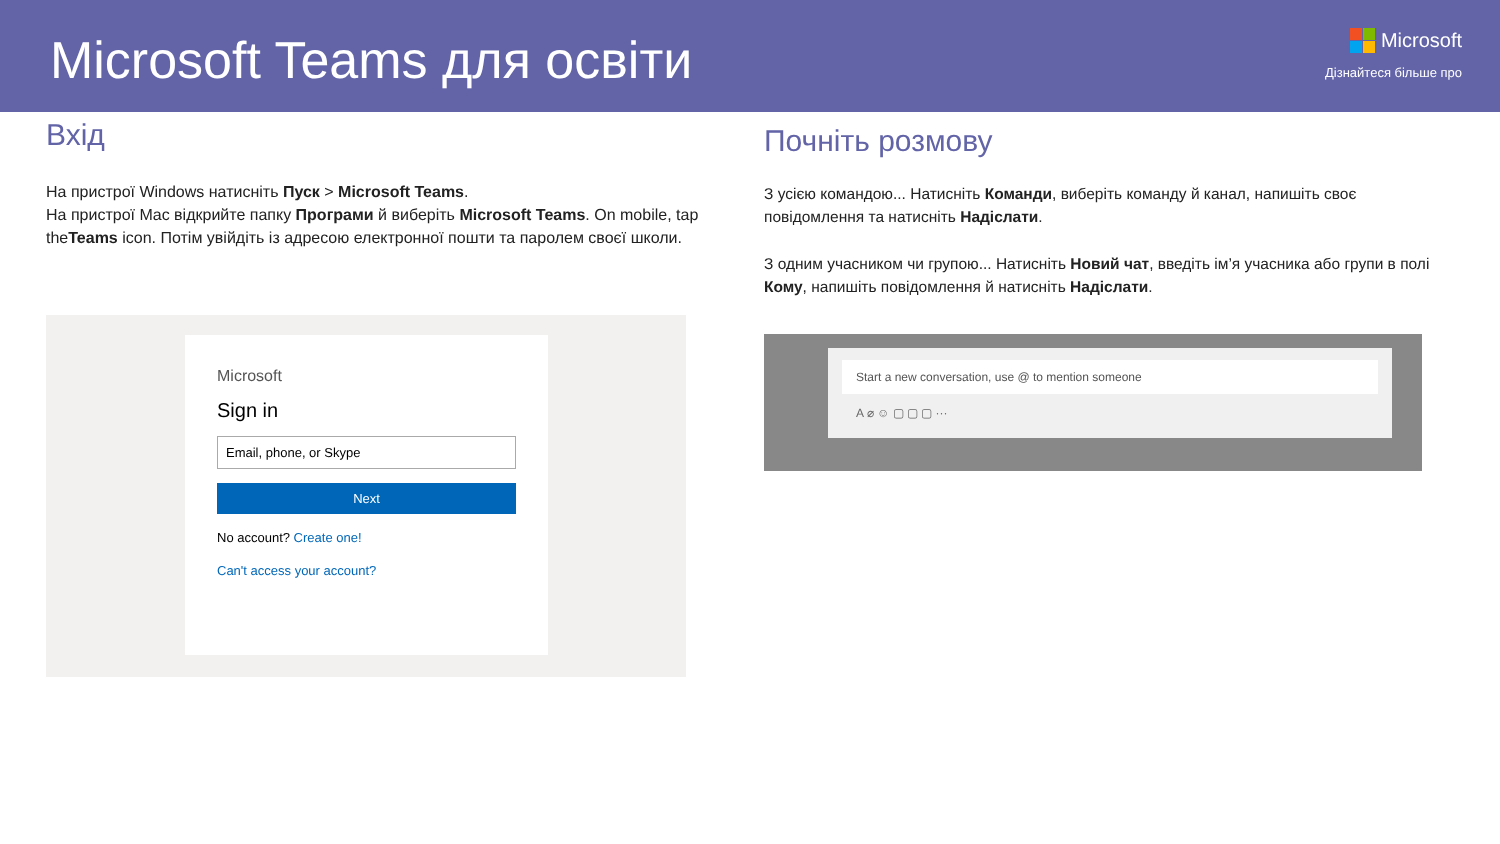Microsoft Teams для освіти
Microsoft
Дізнайтеся більше про
Вхід
На пристрої Windows натисніть Пуск > Microsoft Teams.
На пристрої Mac відкрийте папку Програми й виберіть Microsoft Teams. On mobile, tap theTeams icon. Потім увійдіть із адресою електронної пошти та паролем своєї школи.
Microsoft
Sign in
Email, phone, or Skype
Next
No account? Create one!
Can't access your account?
Почніть розмову
З усією командою... Натисніть Команди, виберіть команду й канал, напишіть своє повідомлення та натисніть Надіслати.
З одним учасником чи групою... Натисніть Новий чат, введіть ім’я учасника або групи в полі Кому, напишіть повідомлення й натисніть Надіслати.
Start a new conversation, use @ to mention someone
A ⌀ ☺ ▢ ▢ ▢ ···